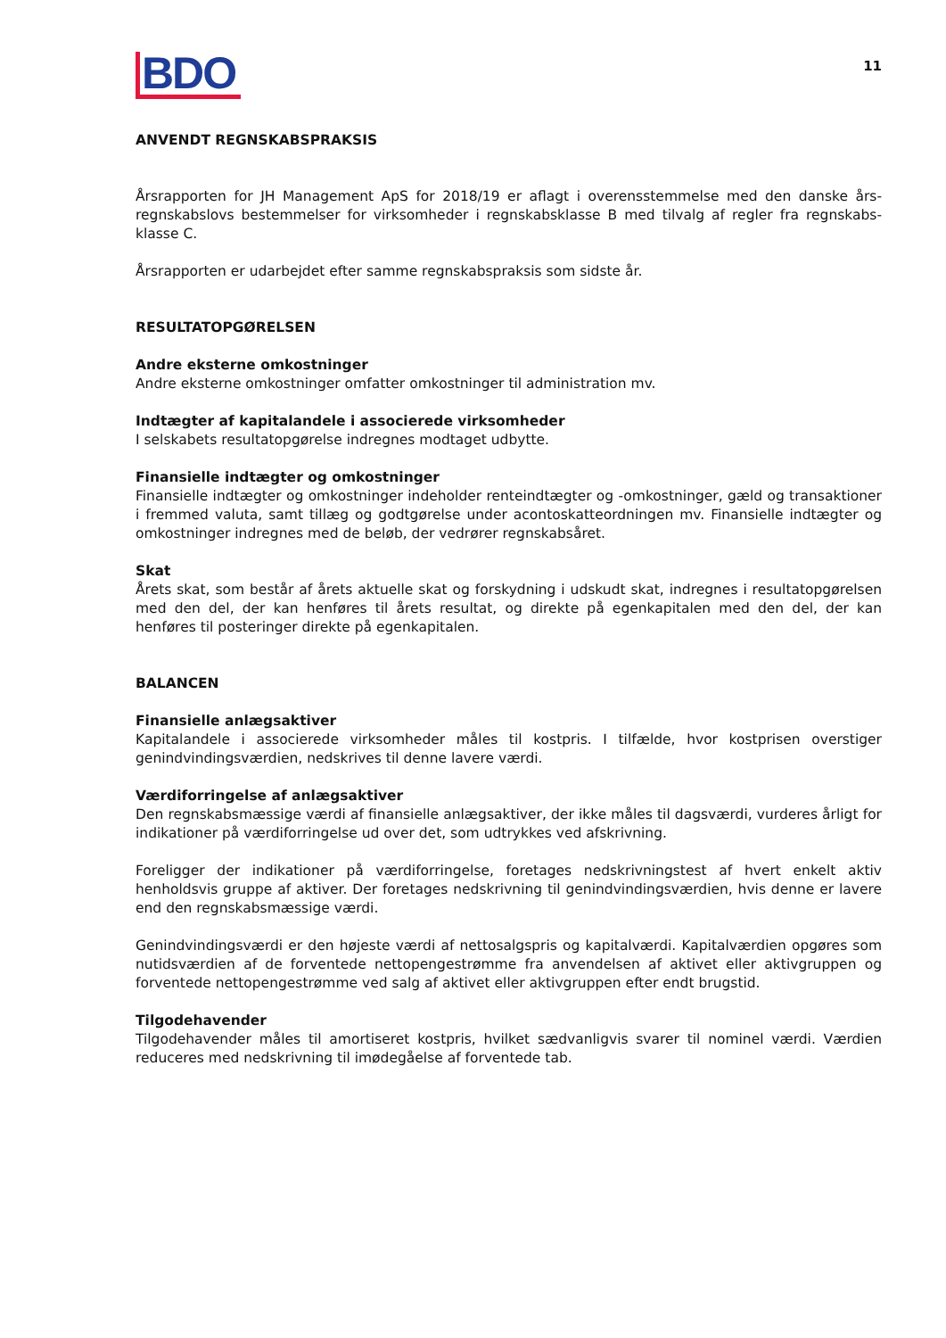BDO
11
ANVENDT REGNSKABSPRAKSIS
Årsrapporten for JH Management ApS for 2018/19 er aflagt i overensstemmelse med den danske års­regnskabslovs bestemmelser for virksomheder i regnskabsklasse B med tilvalg af regler fra regnskabs­klasse C.
Årsrapporten er udarbejdet efter samme regnskabspraksis som sidste år.
RESULTATOPGØRELSEN
Andre eksterne omkostninger
Andre eksterne omkostninger omfatter omkostninger til administration mv.
Indtægter af kapitalandele i associerede virksomheder
I selskabets resultatopgørelse indregnes modtaget udbytte.
Finansielle indtægter og omkostninger
Finansielle indtægter og omkostninger indeholder renteindtægter og -omkostninger, gæld og transaktioner i fremmed valuta, samt tillæg og godtgørelse under acontoskatteordningen mv. Finan­sielle indtægter og omkostninger indregnes med de beløb, der vedrører regnskabsåret.
Skat
Årets skat, som består af årets aktuelle skat og forskydning i udskudt skat, indregnes i resultatop­gørelsen med den del, der kan henføres til årets resultat, og direkte på egenkapitalen med den del, der kan henføres til posteringer direkte på egenkapitalen.
BALANCEN
Finansielle anlægsaktiver
Kapitalandele i associerede virksomheder måles til kostpris. I tilfælde, hvor kostprisen overstiger genindvindingsværdien, nedskrives til denne lavere værdi.
Værdiforringelse af anlægsaktiver
Den regnskabsmæssige værdi af finansielle anlægsaktiver, der ikke måles til dagsværdi, vurderes årligt for indikationer på værdiforringelse ud over det, som udtrykkes ved afskrivning.
Foreligger der indikationer på værdiforringelse, foretages nedskrivningstest af hvert enkelt aktiv henholdsvis gruppe af aktiver. Der foretages nedskrivning til genindvindingsværdien, hvis denne er lavere end den regnskabsmæssige værdi.
Genindvindingsværdi er den højeste værdi af nettosalgspris og kapitalværdi. Kapitalværdien opgøres som nutidsværdien af de forventede nettopengestrømme fra anvendelsen af aktivet eller aktivgruppen og forventede nettopengestrømme ved salg af aktivet eller aktivgruppen efter endt brugstid.
Tilgodehavender
Tilgodehavender måles til amortiseret kostpris, hvilket sædvanligvis svarer til nominel værdi. Værdien reduceres med nedskrivning til imødegåelse af forventede tab.